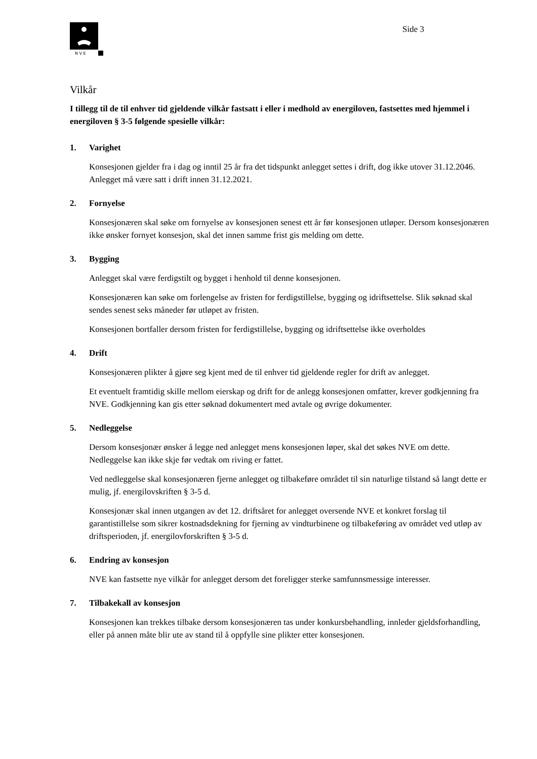N V E
Side 3
Vilkår
I tillegg til de til enhver tid gjeldende vilkår fastsatt i eller i medhold av energiloven, fastsettes med hjemmel i energiloven § 3-5 følgende spesielle vilkår:
1. Varighet
Konsesjonen gjelder fra i dag og inntil 25 år fra det tidspunkt anlegget settes i drift, dog ikke utover 31.12.2046. Anlegget må være satt i drift innen 31.12.2021.
2. Fornyelse
Konsesjonæren skal søke om fornyelse av konsesjonen senest ett år før konsesjonen utløper. Dersom konsesjonæren ikke ønsker fornyet konsesjon, skal det innen samme frist gis melding om dette.
3. Bygging
Anlegget skal være ferdigstilt og bygget i henhold til denne konsesjonen.
Konsesjonæren kan søke om forlengelse av fristen for ferdigstillelse, bygging og idriftsettelse. Slik søknad skal sendes senest seks måneder før utløpet av fristen.
Konsesjonen bortfaller dersom fristen for ferdigstillelse, bygging og idriftsettelse ikke overholdes
4. Drift
Konsesjonæren plikter å gjøre seg kjent med de til enhver tid gjeldende regler for drift av anlegget.
Et eventuelt framtidig skille mellom eierskap og drift for de anlegg konsesjonen omfatter, krever godkjenning fra NVE. Godkjenning kan gis etter søknad dokumentert med avtale og øvrige dokumenter.
5. Nedleggelse
Dersom konsesjonær ønsker å legge ned anlegget mens konsesjonen løper, skal det søkes NVE om dette. Nedleggelse kan ikke skje før vedtak om riving er fattet.
Ved nedleggelse skal konsesjonæren fjerne anlegget og tilbakeføre området til sin naturlige tilstand så langt dette er mulig, jf. energilovskriften § 3-5 d.
Konsesjonær skal innen utgangen av det 12. driftsåret for anlegget oversende NVE et konkret forslag til garantistillelse som sikrer kostnadsdekning for fjerning av vindturbinene og tilbakeføring av området ved utløp av driftsperioden, jf. energilovforskriften § 3-5 d.
6. Endring av konsesjon
NVE kan fastsette nye vilkår for anlegget dersom det foreligger sterke samfunnsmessige interesser.
7. Tilbakekall av konsesjon
Konsesjonen kan trekkes tilbake dersom konsesjonæren tas under konkursbehandling, innleder gjeldsforhandling, eller på annen måte blir ute av stand til å oppfylle sine plikter etter konsesjonen.